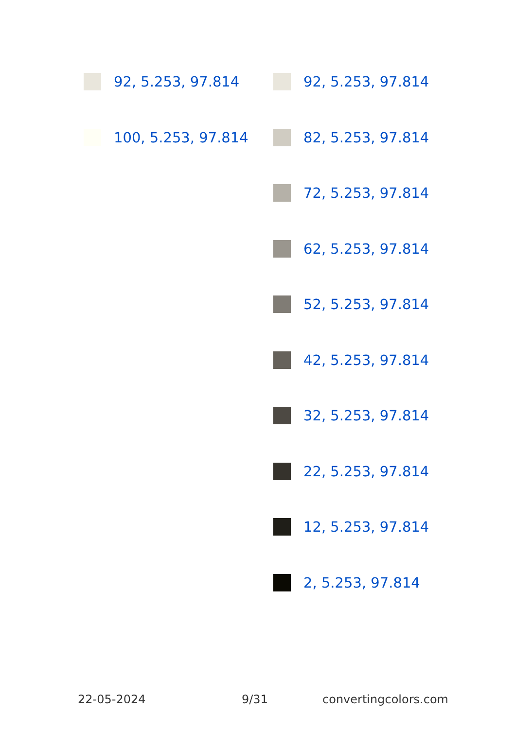92, 5.253, 97.814
100, 5.253, 97.814
92, 5.253, 97.814
82, 5.253, 97.814
72, 5.253, 97.814
62, 5.253, 97.814
52, 5.253, 97.814
42, 5.253, 97.814
32, 5.253, 97.814
22, 5.253, 97.814
12, 5.253, 97.814
2, 5.253, 97.814
22-05-2024 9/31 convertingcolors.com